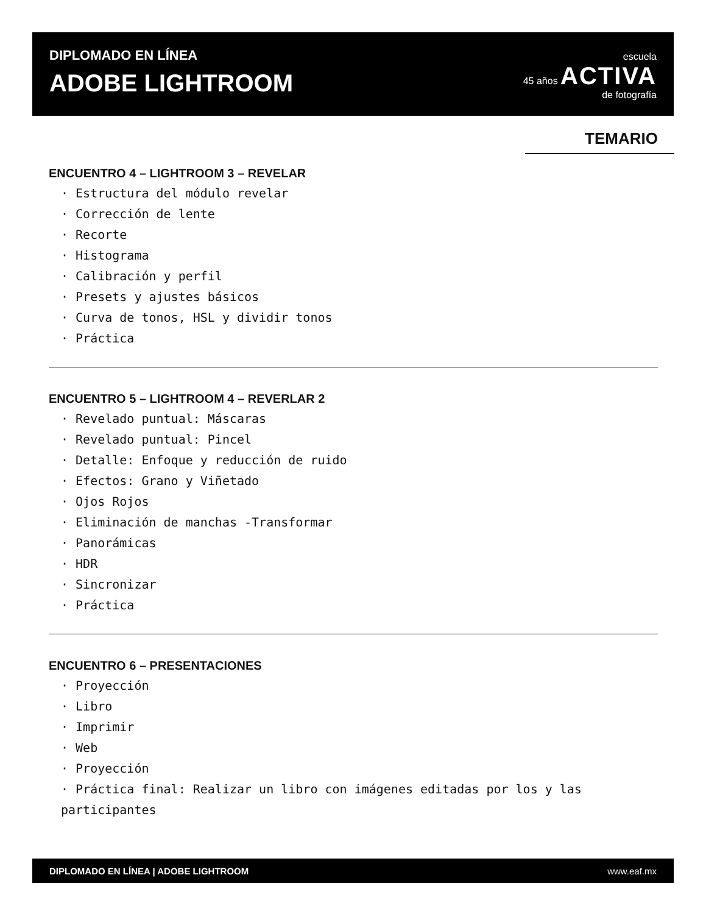DIPLOMADO EN LÍNEA
ADOBE LIGHTROOM
escuela
45 años ACTIVA
de fotografía
TEMARIO
ENCUENTRO 4 – LIGHTROOM 3 – REVELAR
· Estructura del módulo revelar
· Corrección de lente
· Recorte
· Histograma
· Calibración y perfil
· Presets y ajustes básicos
· Curva de tonos, HSL y dividir tonos
· Práctica
ENCUENTRO 5 – LIGHTROOM 4 – REVERLAR 2
· Revelado puntual: Máscaras
· Revelado puntual: Pincel
· Detalle: Enfoque y reducción de ruido
· Efectos: Grano y Viñetado
· Ojos Rojos
· Eliminación de manchas -Transformar
· Panorámicas
· HDR
· Sincronizar
· Práctica
ENCUENTRO 6 – PRESENTACIONES
· Proyección
· Libro
· Imprimir
· Web
· Proyección
· Práctica final: Realizar un libro con imágenes editadas por los y las participantes
DIPLOMADO EN LÍNEA | ADOBE LIGHTROOM www.eaf.mx